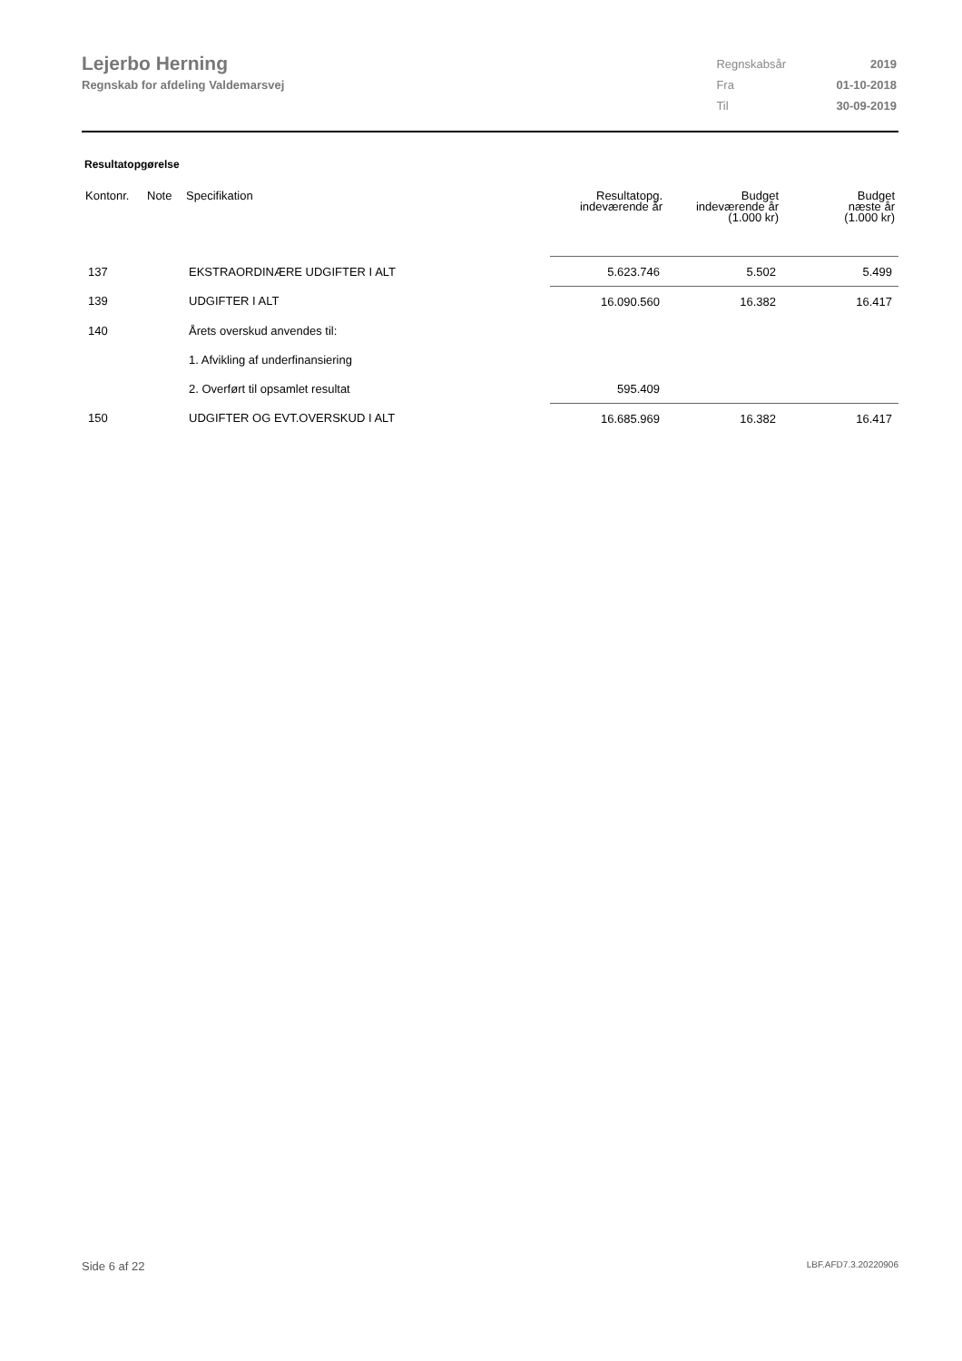Lejerbo Herning
Regnskab for afdeling Valdemarsvej
| Regnskabsår | 2019 |
| Fra | 01-10-2018 |
| Til | 30-09-2019 |
Resultatopgørelse
| Kontonr. | Note | Specifikation | Resultatopg. indeværende år | Budget indeværende år (1.000 kr) | Budget næste år (1.000 kr) |
| --- | --- | --- | --- | --- | --- |
| 137 | | EKSTRAORDINÆRE UDGIFTER I ALT | 5.623.746 | 5.502 | 5.499 |
| 139 | | UDGIFTER I ALT | 16.090.560 | 16.382 | 16.417 |
| 140 | | Årets overskud anvendes til: | | | |
| | | 1. Afvikling af underfinansiering | | | |
| | | 2. Overført til opsamlet resultat | 595.409 | | |
| 150 | | UDGIFTER OG EVT.OVERSKUD I ALT | 16.685.969 | 16.382 | 16.417 |
Side 6 af 22 LBF.AFD7.3.20220906